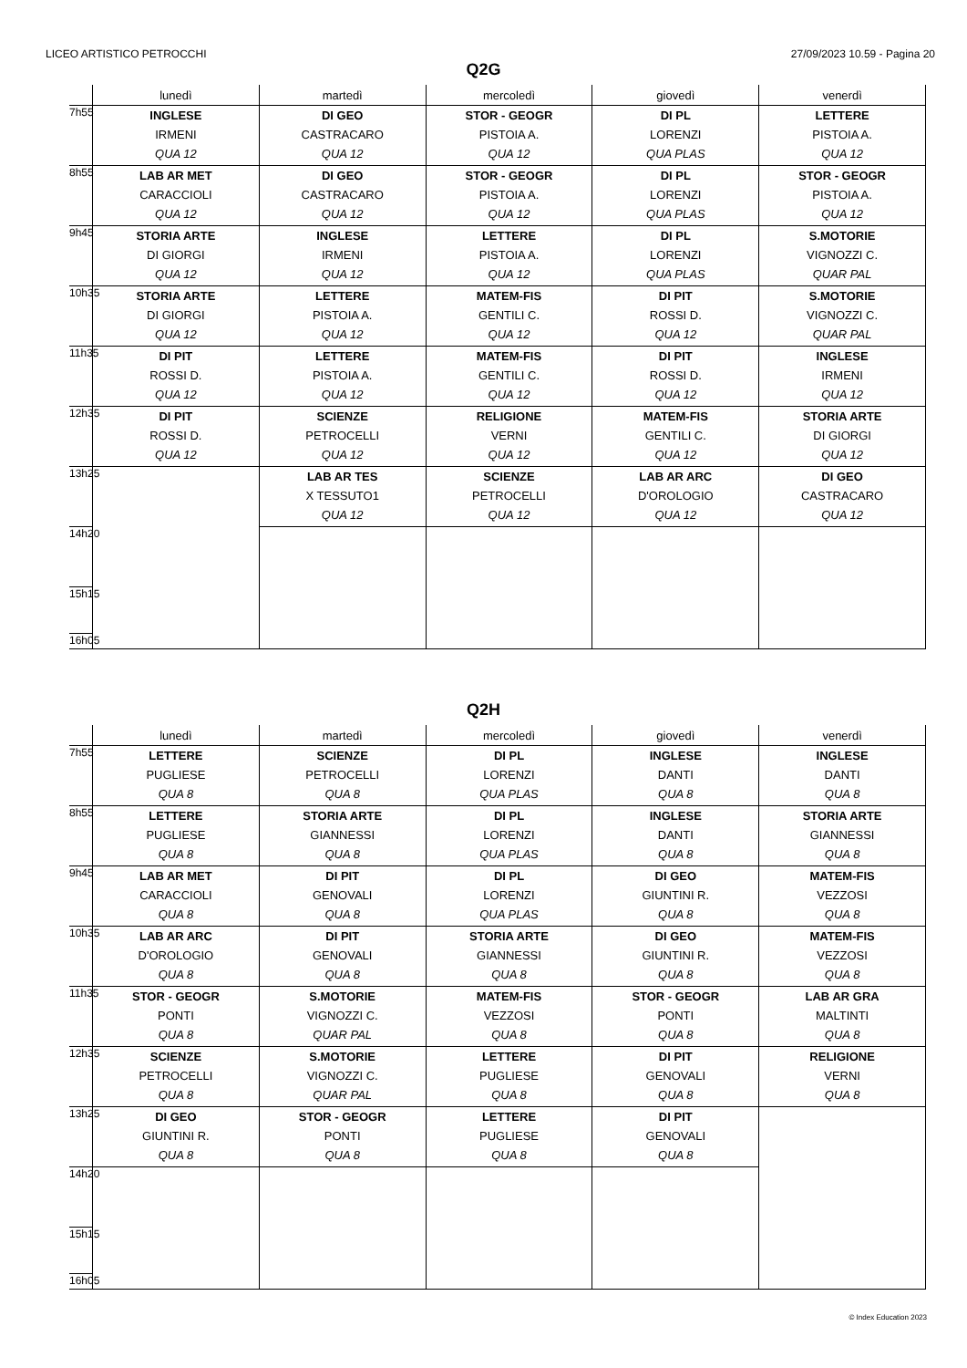LICEO ARTISTICO PETROCCHI 27/09/2023 10.59 - Pagina 20
Q2G
| | lunedì | martedì | mercoledì | giovedì | venerdì |
| --- | --- | --- | --- | --- | --- |
| 7h55 | INGLESE IRMENI QUA 12 | DI GEO CASTRACARO QUA 12 | STOR - GEOGR PISTOIA A. QUA 12 | DI PL LORENZI QUA PLAS | LETTERE PISTOIA A. QUA 12 |
| 8h55 | LAB AR MET CARACCIOLI QUA 12 | DI GEO CASTRACARO QUA 12 | STOR - GEOGR PISTOIA A. QUA 12 | DI PL LORENZI QUA PLAS | STOR - GEOGR PISTOIA A. QUA 12 |
| 9h45 | STORIA ARTE DI GIORGI QUA 12 | INGLESE IRMENI QUA 12 | LETTERE PISTOIA A. QUA 12 | DI PL LORENZI QUA PLAS | S.MOTORIE VIGNOZZI C. QUAR PAL |
| 10h35 | STORIA ARTE DI GIORGI QUA 12 | LETTERE PISTOIA A. QUA 12 | MATEM-FIS GENTILI C. QUA 12 | DI PIT ROSSI D. QUA 12 | S.MOTORIE VIGNOZZI C. QUAR PAL |
| 11h35 | DI PIT ROSSI D. QUA 12 | LETTERE PISTOIA A. QUA 12 | MATEM-FIS GENTILI C. QUA 12 | DI PIT ROSSI D. QUA 12 | INGLESE IRMENI QUA 12 |
| 12h35 | DI PIT ROSSI D. QUA 12 | SCIENZE PETROCELLI QUA 12 | RELIGIONE VERNI QUA 12 | MATEM-FIS GENTILI C. QUA 12 | STORIA ARTE DI GIORGI QUA 12 |
| 13h25 | | LAB AR TES X TESSUTO1 QUA 12 | SCIENZE PETROCELLI QUA 12 | LAB AR ARC D'OROLOGIO QUA 12 | DI GEO CASTRACARO QUA 12 |
| 14h20 | | | | | |
| 15h15 | | | | | |
| 16h05 | | | | | |
Q2H
| | lunedì | martedì | mercoledì | giovedì | venerdì |
| --- | --- | --- | --- | --- | --- |
| 7h55 | LETTERE PUGLIESE QUA 8 | SCIENZE PETROCELLI QUA 8 | DI PL LORENZI QUA PLAS | INGLESE DANTI QUA 8 | INGLESE DANTI QUA 8 |
| 8h55 | LETTERE PUGLIESE QUA 8 | STORIA ARTE GIANNESSI QUA 8 | DI PL LORENZI QUA PLAS | INGLESE DANTI QUA 8 | STORIA ARTE GIANNESSI QUA 8 |
| 9h45 | LAB AR MET CARACCIOLI QUA 8 | DI PIT GENOVALI QUA 8 | DI PL LORENZI QUA PLAS | DI GEO GIUNTINI R. QUA 8 | MATEM-FIS VEZZOSI QUA 8 |
| 10h35 | LAB AR ARC D'OROLOGIO QUA 8 | DI PIT GENOVALI QUA 8 | STORIA ARTE GIANNESSI QUA 8 | DI GEO GIUNTINI R. QUA 8 | MATEM-FIS VEZZOSI QUA 8 |
| 11h35 | STOR - GEOGR PONTI QUA 8 | S.MOTORIE VIGNOZZI C. QUAR PAL | MATEM-FIS VEZZOSI QUA 8 | STOR - GEOGR PONTI QUA 8 | LAB AR GRA MALTINTI QUA 8 |
| 12h35 | SCIENZE PETROCELLI QUA 8 | S.MOTORIE VIGNOZZI C. QUAR PAL | LETTERE PUGLIESE QUA 8 | DI PIT GENOVALI QUA 8 | RELIGIONE VERNI QUA 8 |
| 13h25 | DI GEO GIUNTINI R. QUA 8 | STOR - GEOGR PONTI QUA 8 | LETTERE PUGLIESE QUA 8 | DI PIT GENOVALI QUA 8 | |
| 14h20 | | | | | |
| 15h15 | | | | | |
| 16h05 | | | | | |
© Index Education 2023